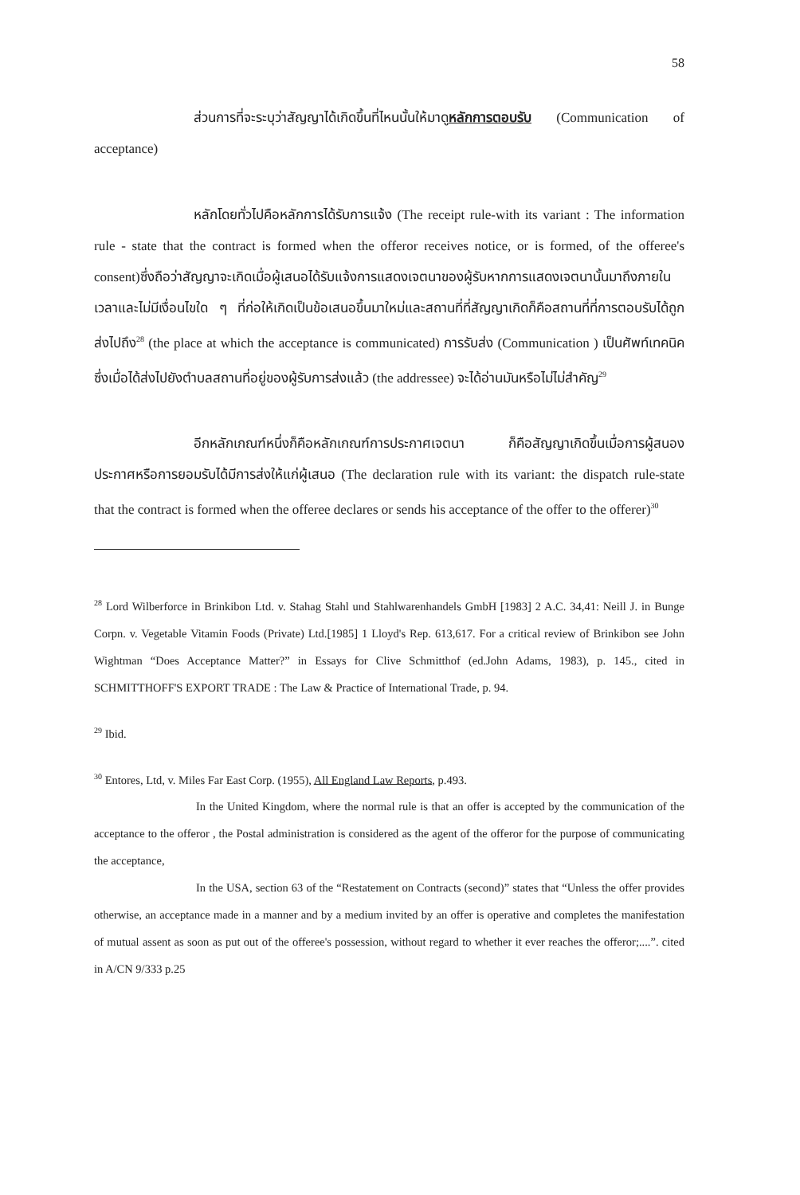58
ส่วนการที่จะระบุว่าสัญญาได้เกิดขึ้นที่ไหนนั้นให้มาดูหลักการตอบรับ (Communication of acceptance)
หลักโดยทั่วไปคือหลักการได้รับการแจ้ง (The receipt rule-with its variant : The information rule - state that the contract is formed when the offeror receives notice, or is formed, of the offeree's consent)ซึ่งถือว่าสัญญาจะเกิดเมื่อผู้เสนอได้รับแจ้งการแสดงเจตนาของผู้รับหากการแสดงเจตนานั้นมาถึงภายในเวลาและไม่มีเงื่อนไขใด ๆ ที่ก่อให้เกิดเป็นข้อเสนอขึ้นมาใหม่และสถานที่ที่สัญญาเกิดก็คือสถานที่ที่การตอบรับได้ถูกส่งไปถึง<sup>28</sup> (the place at which the acceptance is communicated) การรับส่ง (Communication ) เป็นศัพท์เทคนิค ซึ่งเมื่อได้ส่งไปยังตำบลสถานที่อยู่ของผู้รับการส่งแล้ว (the addressee) จะได้อ่านมันหรือไม่ไม่สำคัญ<sup>29</sup>
อีกหลักเกณฑ์หนึ่งก็คือหลักเกณฑ์การประกาศเจตนา ก็คือสัญญาเกิดขึ้นเมื่อการผู้สนองประกาศหรือการยอมรับได้มีการส่งให้แก่ผู้เสนอ (The declaration rule with its variant: the dispatch rule-state that the contract is formed when the offeree declares or sends his acceptance of the offer to the offerer)<sup>30</sup>
<sup>28</sup> Lord Wilberforce in Brinkibon Ltd. v. Stahag Stahl und Stahlwarenhandels GmbH [1983] 2 A.C. 34,41: Neill J. in Bunge Corpn. v. Vegetable Vitamin Foods (Private) Ltd.[1985] 1 Lloyd's Rep. 613,617. For a critical review of Brinkibon see John Wightman “Does Acceptance Matter?” in Essays for Clive Schmitthof (ed.John Adams, 1983), p. 145., cited in SCHMITTHOFF'S EXPORT TRADE : The Law & Practice of International Trade, p. 94.
<sup>29</sup> Ibid.
<sup>30</sup> Entores, Ltd, v. Miles Far East Corp. (1955), All England Law Reports, p.493.
In the United Kingdom, where the normal rule is that an offer is accepted by the communication of the acceptance to the offeror , the Postal administration is considered as the agent of the offeror for the purpose of communicating the acceptance,
In the USA, section 63 of the “Restatement on Contracts (second)” states that “Unless the offer provides otherwise, an acceptance made in a manner and by a medium invited by an offer is operative and completes the manifestation of mutual assent as soon as put out of the offeree's possession, without regard to whether it ever reaches the offeror;....”. cited in A/CN 9/333 p.25